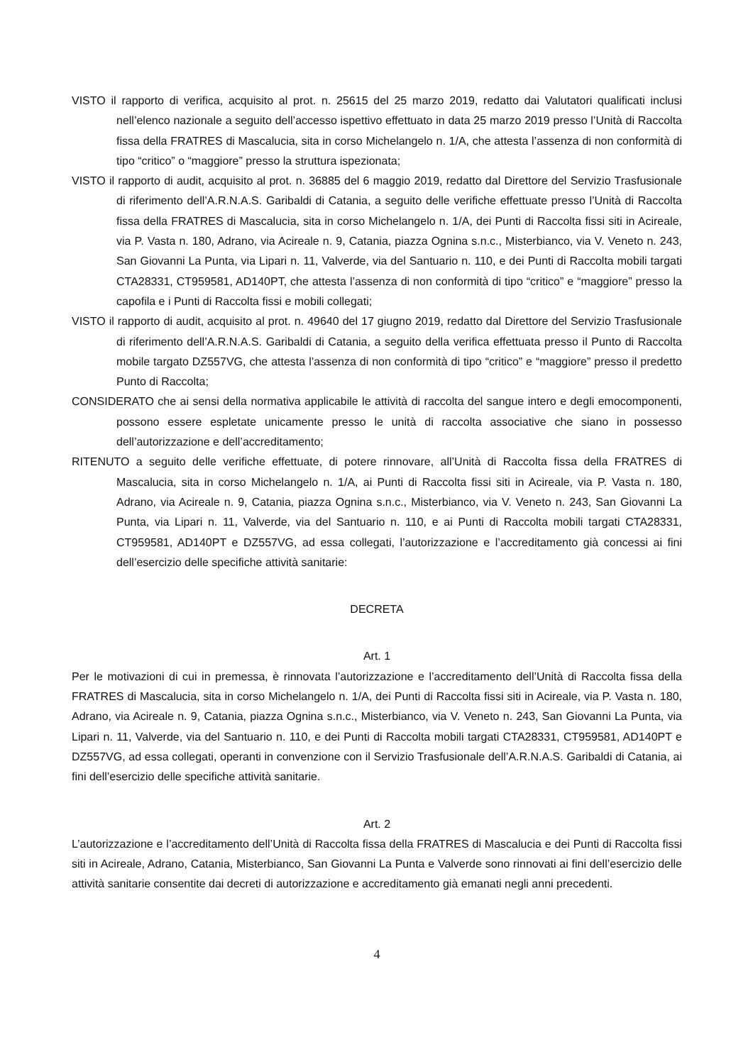VISTO il rapporto di verifica, acquisito al prot. n. 25615 del 25 marzo 2019, redatto dai Valutatori qualificati inclusi nell’elenco nazionale a seguito dell’accesso ispettivo effettuato in data 25 marzo 2019 presso l’Unità di Raccolta fissa della FRATRES di Mascalucia, sita in corso Michelangelo n. 1/A, che attesta l’assenza di non conformità di tipo “critico” o “maggiore” presso la struttura ispezionata;
VISTO il rapporto di audit, acquisito al prot. n. 36885 del 6 maggio 2019, redatto dal Direttore del Servizio Trasfusionale di riferimento dell’A.R.N.A.S. Garibaldi di Catania, a seguito delle verifiche effettuate presso l’Unità di Raccolta fissa della FRATRES di Mascalucia, sita in corso Michelangelo n. 1/A, dei Punti di Raccolta fissi siti in Acireale, via P. Vasta n. 180, Adrano, via Acireale n. 9, Catania, piazza Ognina s.n.c., Misterbianco, via V. Veneto n. 243, San Giovanni La Punta, via Lipari n. 11, Valverde, via del Santuario n. 110, e dei Punti di Raccolta mobili targati CTA28331, CT959581, AD140PT, che attesta l’assenza di non conformità di tipo “critico” e “maggiore” presso la capofila e i Punti di Raccolta fissi e mobili collegati;
VISTO il rapporto di audit, acquisito al prot. n. 49640 del 17 giugno 2019, redatto dal Direttore del Servizio Trasfusionale di riferimento dell’A.R.N.A.S. Garibaldi di Catania, a seguito della verifica effettuata presso il Punto di Raccolta mobile targato DZ557VG, che attesta l’assenza di non conformità di tipo “critico” e “maggiore” presso il predetto Punto di Raccolta;
CONSIDERATO che ai sensi della normativa applicabile le attività di raccolta del sangue intero e degli emocomponenti, possono essere espletate unicamente presso le unità di raccolta associative che siano in possesso dell’autorizzazione e dell’accreditamento;
RITENUTO a seguito delle verifiche effettuate, di potere rinnovare, all’Unità di Raccolta fissa della FRATRES di Mascalucia, sita in corso Michelangelo n. 1/A, ai Punti di Raccolta fissi siti in Acireale, via P. Vasta n. 180, Adrano, via Acireale n. 9, Catania, piazza Ognina s.n.c., Misterbianco, via V. Veneto n. 243, San Giovanni La Punta, via Lipari n. 11, Valverde, via del Santuario n. 110, e ai Punti di Raccolta mobili targati CTA28331, CT959581, AD140PT e DZ557VG, ad essa collegati, l’autorizzazione e l’accreditamento già concessi ai fini dell’esercizio delle specifiche attività sanitarie:
DECRETA
Art. 1
Per le motivazioni di cui in premessa, è rinnovata l’autorizzazione e l’accreditamento dell’Unità di Raccolta fissa della FRATRES di Mascalucia, sita in corso Michelangelo n. 1/A, dei Punti di Raccolta fissi siti in Acireale, via P. Vasta n. 180, Adrano, via Acireale n. 9, Catania, piazza Ognina s.n.c., Misterbianco, via V. Veneto n. 243, San Giovanni La Punta, via Lipari n. 11, Valverde, via del Santuario n. 110, e dei Punti di Raccolta mobili targati CTA28331, CT959581, AD140PT e DZ557VG, ad essa collegati, operanti in convenzione con il Servizio Trasfusionale dell’A.R.N.A.S. Garibaldi di Catania, ai fini dell’esercizio delle specifiche attività sanitarie.
Art. 2
L’autorizzazione e l’accreditamento dell’Unità di Raccolta fissa della FRATRES di Mascalucia e dei Punti di Raccolta fissi siti in Acireale, Adrano, Catania, Misterbianco, San Giovanni La Punta e Valverde sono rinnovati ai fini dell’esercizio delle attività sanitarie consentite dai decreti di autorizzazione e accreditamento già emanati negli anni precedenti.
4